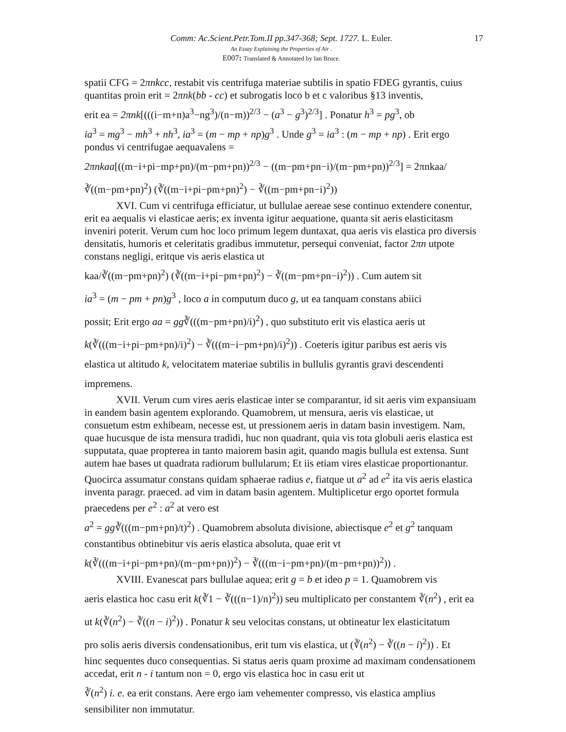Comm: Ac.Scient.Petr.Tom.II pp.347-368; Sept. 1727. L. Euler. 17
An Essay Explaining the Properties of Air .
E007: Translated & Annotated by Ian Bruce.
spatii CFG = 2πnkcc, restabit vis centrifuga materiae subtilis in spatio FDEG gyrantis, cuius quantitas proin erit = 2πnk(bb - cc) et subrogatis loco b et c valoribus §13 inventis,
erit ea = 2πnk[(((i−m+n)a<sup>3</sup>−ng<sup>3</sup>)/(n−m))<sup>2/3</sup> − (a<sup>3</sup> − g<sup>3</sup>)<sup>2/3</sup>] . Ponatur h<sup>3</sup> = pg<sup>3</sup>, ob
ia<sup>3</sup> = mg<sup>3</sup> − mh<sup>3</sup> + nh<sup>3</sup>, ia<sup>3</sup> = (m − mp + np)g<sup>3</sup> . Unde g<sup>3</sup> = ia<sup>3</sup> : (m − mp + np) . Erit ergo pondus vi centrifugae aequavalens =
2πnkaa[((m−i+pi−mp+pn)/(m−pm+pn))<sup>2/3</sup> − ((m−pm+pn−i)/(m−pm+pn))<sup>2/3</sup>] = 2πnkaa/∛((m−pm+pn)<sup>2</sup>) (∛((m−i+pi−pm+pn)<sup>2</sup>) − ∛((m−pm+pn−i)<sup>2</sup>))
XVI. Cum vi centrifuga efficiatur, ut bullulae aereae sese continuo extendere conentur, erit ea aequalis vi elasticae aeris; ex inventa igitur aequatione, quanta sit aeris elasticitasm inveniri poterit. Verum cum hoc loco primum legem duntaxat, qua aeris vis elastica pro diversis densitatis, humoris et celeritatis gradibus immutetur, persequi conveniat, factor 2πn utpote constans negligi, eritque vis aeris elastica ut
kaa/∛((m−pm+pn)<sup>2</sup>) (∛((m−i+pi−pm+pn)<sup>2</sup>) − ∛((m−pm+pn−i)<sup>2</sup>)) . Cum autem sit
ia<sup>3</sup> = (m − pm + pn)g<sup>3</sup> , loco a in computum duco g, ut ea tanquam constans abiici
possit; Erit ergo aa = gg∛(((m−pm+pn)/i)<sup>2</sup>) , quo substituto erit vis elastica aeris ut
k(∛(((m−i+pi−pm+pn)/i)<sup>2</sup>) − ∛(((m−i−pm+pn)/i)<sup>2</sup>)) . Coeteris igitur paribus est aeris vis elastica ut altitudo k, velocitatem materiae subtilis in bullulis gyrantis gravi descendenti impremens.
XVII. Verum cum vires aeris elasticae inter se comparantur, id sit aeris vim expansiuam in eandem basin agentem explorando. Quamobrem, ut mensura, aeris vis elasticae, ut consuetum estm exhibeam, necesse est, ut pressionem aeris in datam basin investigem. Nam, quae hucusque de ista mensura tradidi, huc non quadrant, quia vis tota globuli aeris elastica est supputata, quae propterea in tanto maiorem basin agit, quando magis bullula est extensa. Sunt autem hae bases ut quadrata radiorum bullularum; Et iis etiam vires elasticae proportionantur. Quocirca assumatur constans quidam sphaerae radius e, fiatque ut a<sup>2</sup> ad e<sup>2</sup> ita vis aeris elastica inventa paragr. praeced. ad vim in datam basin agentem. Multiplicetur ergo oportet formula praecedens per e<sup>2</sup> : a<sup>2</sup> at vero est
a<sup>2</sup> = gg∛(((m−pm+pn)/t)<sup>2</sup>) . Quamobrem absoluta divisione, abiectisque e<sup>2</sup> et g<sup>2</sup> tanquam
constantibus obtinebitur vis aeris elastica absoluta, quae erit vt
k(∛(((m−i+pi−pm+pn)/(m−pm+pn))<sup>2</sup>) − ∛(((m−i−pm+pn)/(m−pm+pn))<sup>2</sup>)) .
XVIII. Evanescat pars bullulae aquea; erit g = b et ideo p = 1. Quamobrem vis
aeris elastica hoc casu erit k(∛1 − ∛(((n−1)/n)<sup>2</sup>)) seu multiplicato per constantem ∛(n<sup>2</sup>) , erit ea
ut k(∛(n<sup>2</sup>) − ∛((n − i)<sup>2</sup>)) . Ponatur k seu velocitas constans, ut obtineatur lex elasticitatum
pro solis aeris diversis condensationibus, erit tum vis elastica, ut (∛(n<sup>2</sup>) − ∛((n − i)<sup>2</sup>)) . Et
hinc sequentes duco consequentias. Si status aeris quam proxime ad maximam condensationem accedat, erit n - i tantum non = 0, ergo vis elastica hoc in casu erit ut
∛(n<sup>2</sup>) i. e. ea erit constans. Aere ergo iam vehementer compresso, vis elastica amplius
sensibiliter non immutatur.